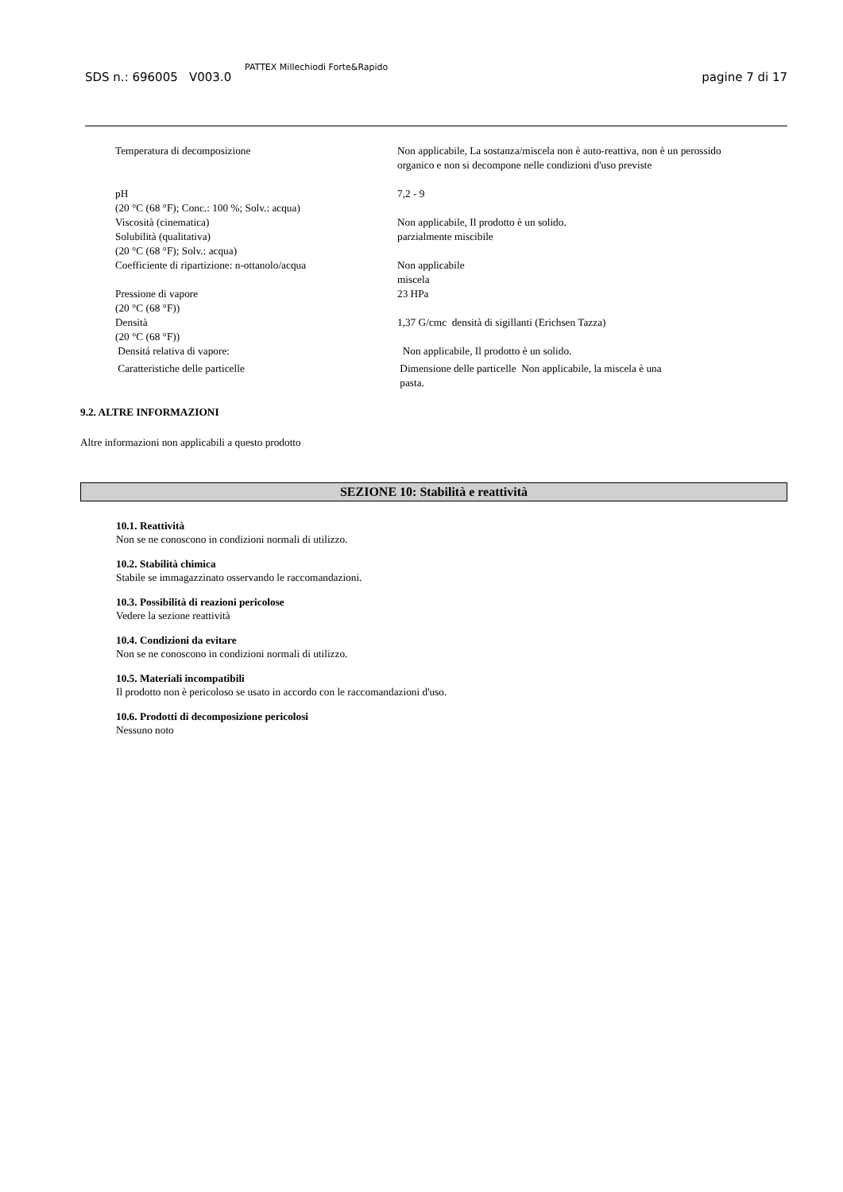SDS n.: 696005 V003.0 PATTEX Millechiodi Forte&Rapido pagine 7 di 17
| Temperatura di decomposizione | Non applicabile, La sostanza/miscela non è auto-reattiva, non è un perossido organico e non si decompone nelle condizioni d'uso previste |
| pH (20 °C (68 °F); Conc.: 100 %; Solv.: acqua) | 7,2 - 9 |
| Viscosità (cinematica) | Non applicabile, Il prodotto è un solido. |
| Solubilità (qualitativa) (20 °C (68 °F); Solv.: acqua) | parzialmente miscibile |
| Coefficiente di ripartizione: n-ottanolo/acqua | Non applicabile miscela |
| Pressione di vapore (20 °C (68 °F)) | 23 HPa |
| Densità (20 °C (68 °F)) | 1,37 G/cmc densità di sigillanti (Erichsen Tazza) |
| Densitá relativa di vapore: | Non applicabile, Il prodotto è un solido. |
| Caratteristiche delle particelle | Dimensione delle particelle Non applicabile, la miscela è una pasta. |
9.2. ALTRE INFORMAZIONI
Altre informazioni non applicabili a questo prodotto
SEZIONE 10: Stabilità e reattività
10.1. Reattività
Non se ne conoscono in condizioni normali di utilizzo.
10.2. Stabilità chimica
Stabile se immagazzinato osservando le raccomandazioni.
10.3. Possibilità di reazioni pericolose
Vedere la sezione reattività
10.4. Condizioni da evitare
Non se ne conoscono in condizioni normali di utilizzo.
10.5. Materiali incompatibili
Il prodotto non è pericoloso se usato in accordo con le raccomandazioni d'uso.
10.6. Prodotti di decomposizione pericolosi
Nessuno noto